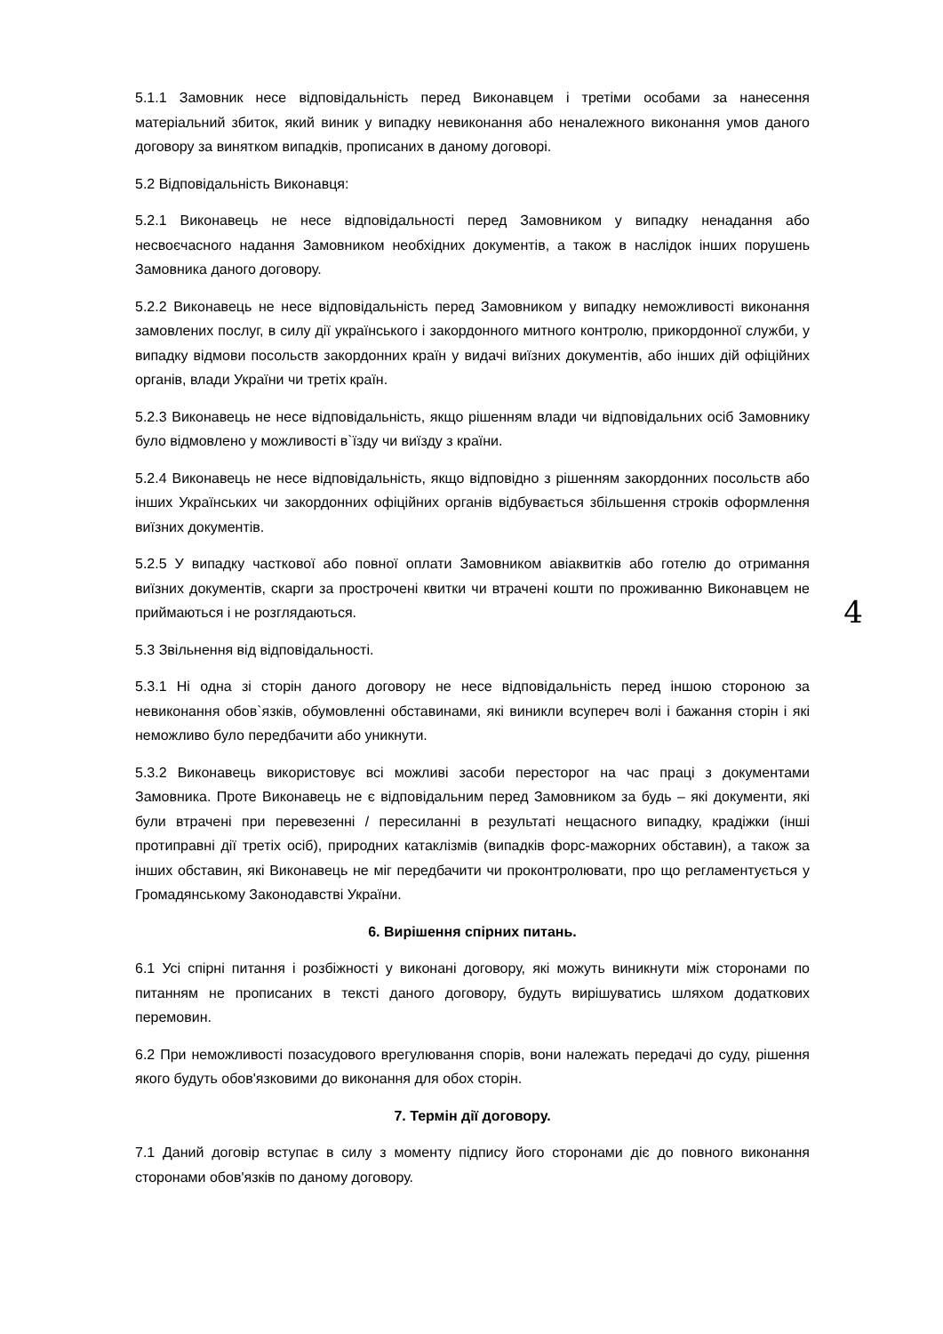5.1.1 Замовник несе відповідальність перед Виконавцем і третіми особами за нанесення матеріальний збиток, який виник у випадку невиконання або неналежного виконання умов даного договору за винятком випадків, прописаних в даному договорі.
5.2 Відповідальність Виконавця:
5.2.1 Виконавець не несе відповідальності перед Замовником у випадку ненадання або несвоєчасного надання Замовником необхідних документів, а також в наслідок інших порушень Замовника даного договору.
5.2.2 Виконавець не несе відповідальність перед Замовником у випадку неможливості виконання замовлених послуг, в силу дії українського і закордонного митного контролю, прикордонної служби, у випадку відмови посольств закордонних країн у видачі виїзних документів, або інших дій офіційних органів, влади України чи третіх країн.
5.2.3 Виконавець не несе відповідальність, якщо рішенням влади чи відповідальних осіб Замовнику було відмовлено у можливості в`їзду чи виїзду з країни.
5.2.4 Виконавець не несе відповідальність, якщо відповідно з рішенням закордонних посольств або інших Українських чи закордонних офіційних органів відбувається збільшення строків оформлення виїзних документів.
5.2.5 У випадку часткової або повної оплати Замовником авіаквитків або готелю до отримання виїзних документів, скарги за прострочені квитки чи втрачені кошти по проживанню Виконавцем не приймаються і не розглядаються. 4
5.3 Звільнення від відповідальності.
5.3.1 Ні одна зі сторін даного договору не несе відповідальність перед іншою стороною за невиконання обов`язків, обумовленні обставинами, які виникли всупереч волі і бажання сторін і які неможливо було передбачити або уникнути.
5.3.2 Виконавець використовує всі можливі засоби пересторог на час праці з документами Замовника. Проте Виконавець не є відповідальним перед Замовником за будь – які документи, які були втрачені при перевезенні / пересиланні в результаті нещасного випадку, крадіжки (інші протиправні дії третіх осіб), природних катаклізмів (випадків форс-мажорних обставин), а також за інших обставин, які Виконавець не міг передбачити чи проконтролювати, про що регламентується у Громадянському Законодавстві України.
6. Вирішення спірних питань.
6.1 Усі спірні питання і розбіжності у виконані договору, які можуть виникнути між сторонами по питанням не прописаних в тексті даного договору, будуть вирішуватись шляхом додаткових перемовин.
6.2 При неможливості позасудового врегулювання спорів, вони належать передачі до суду, рішення якого будуть обов'язковими до виконання для обох сторін.
7. Термін дії договору.
7.1 Даний договір вступає в силу з моменту підпису його сторонами діє до повного виконання сторонами обов'язків по даному договору.